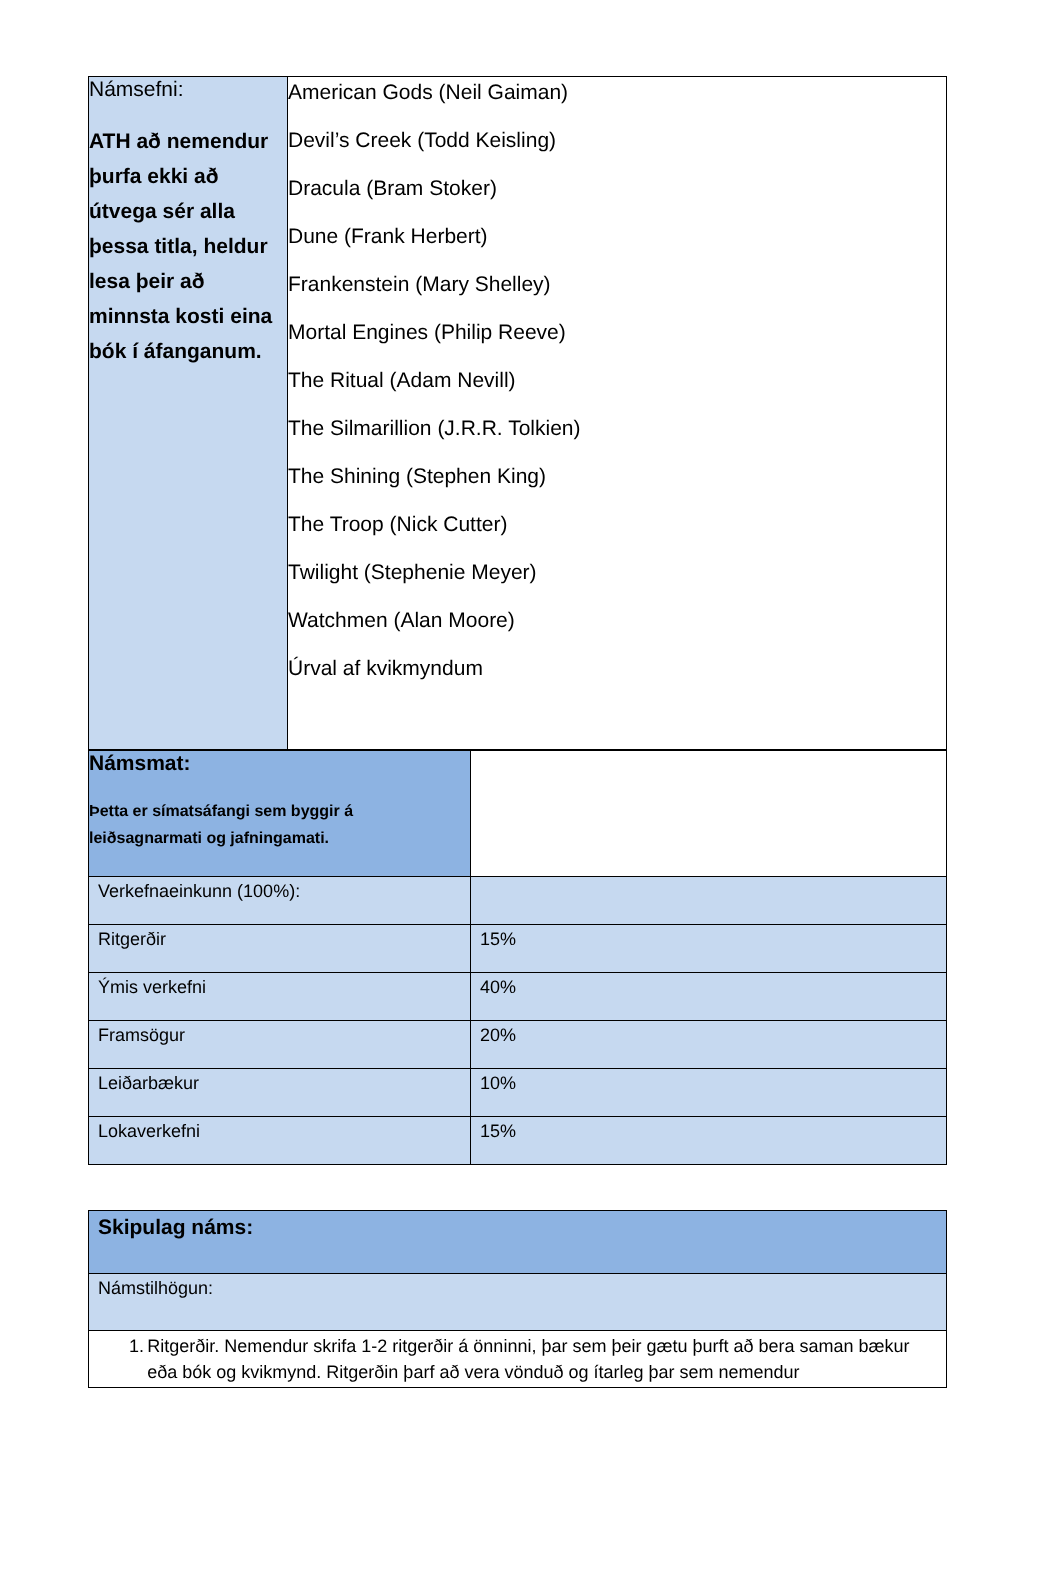| Námsefni: ATH að nemendur þurfa ekki að útvega sér alla þessa titla, heldur lesa þeir að minnsta kosti eina bók í áfanganum. | American Gods (Neil Gaiman) Devil’s Creek (Todd Keisling) Dracula (Bram Stoker) Dune (Frank Herbert) Frankenstein (Mary Shelley) Mortal Engines (Philip Reeve) The Ritual (Adam Nevill) The Silmarillion (J.R.R. Tolkien) The Shining (Stephen King) The Troop (Nick Cutter) Twilight (Stephenie Meyer) Watchmen (Alan Moore) Úrval af kvikmyndum |
| Námsmat: Þetta er símatsáfangi sem byggir á leiðsagnarmati og jafningamati. | |
| Verkefnaeinkunn (100%): | |
| Ritgerðir | 15% |
| Ýmis verkefni | 40% |
| Framsögur | 20% |
| Leiðarbækur | 10% |
| Lokaverkefni | 15% |
| Skipulag náms: |
| Námstilhögun: |
| 1. Ritgerðir. Nemendur skrifa 1-2 ritgerðir á önninni, þar sem þeir gætu þurft að bera saman bækur eða bók og kvikmynd. Ritgerðin þarf að vera vönduð og ítarleg þar sem nemendur |